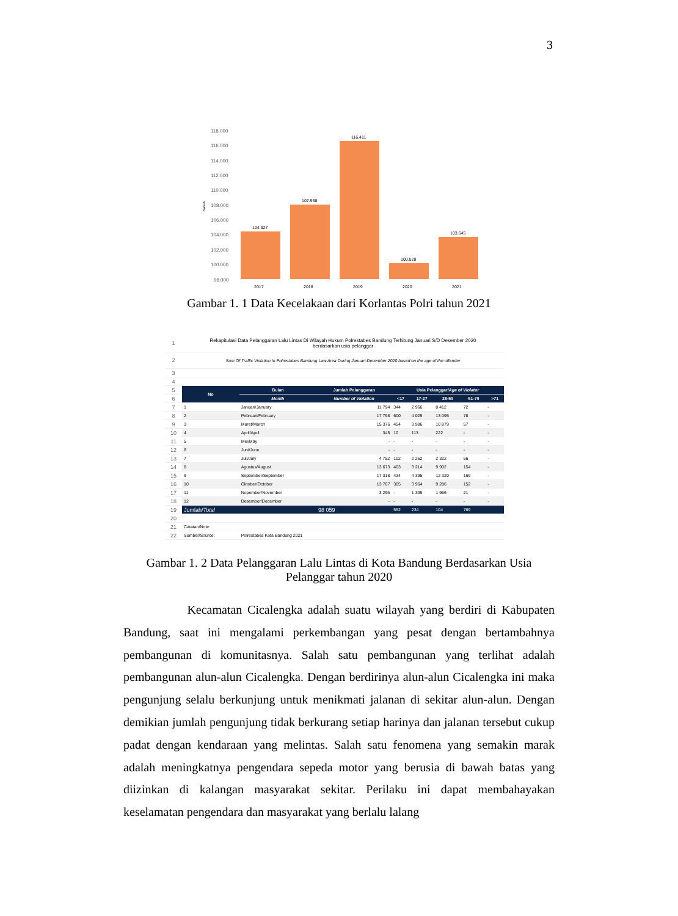3
Kasus
118.000
116.000
114.000
112.000
110.000
108.000
106.000
104.000
102.000
100.000
98.000
104.327
107.968
116.411
100.028
103.645
2017
2018
2019
2020
2021
Gambar 1. 1 Data Kecelakaan dari Korlantas Polri tahun 2021
| 1 | Rekapitulasi Data Pelanggaran Lalu Lintas Di Wilayah Hukum Polrestabes Bandung Terhitung Januari S/D Desember 2020 berdasarkan usia pelanggar | | | | | | | |
| 2 | Sum Of Traffic Violation In Polrestabes Bandung Law Area During Januari-December 2020 based on the age of the offender | | | | | | | |
| 3 | | | | | | | | |
| 4 | | | | | | | | |
| 5 | No | Bulan | Jumlah Pelanggaran | Usia Pelanggar/ Age of Violator | | | | |
| 6 | | Month | Number of Violation | <17 | 17-27 | 28-50 | 51-70 | >71 |
| 7 | 1 | Januari/January | 11 794 | 344 | 2 966 | 8 412 | 72 | - |
| 8 | 2 | Pebruari/February | 17 798 | 600 | 4 025 | 13 095 | 78 | - |
| 9 | 3 | Maret/March | 15 376 | 454 | 3 986 | 10 879 | 57 | - |
| 10 | 4 | April/April | 345 | 10 | 113 | 222 | - | - |
| 11 | 5 | Mei/May | - | - | - | - | - | - |
| 12 | 6 | Juni/June | - | - | - | - | - | - |
| 13 | 7 | Juli/July | 4 752 | 102 | 2 262 | 2 322 | 66 | - |
| 14 | 8 | Agustus/August | 13 673 | 403 | 3 214 | 9 902 | 154 | - |
| 15 | 9 | September/September | 17 318 | 434 | 4 395 | 12 320 | 169 | - |
| 16 | 10 | Oktober/October | 13 707 | 305 | 3 964 | 9 286 | 152 | - |
| 17 | 11 | Nopember/November | 3 296 | - | 1 309 | 1 966 | 21 | - |
| 18 | 12 | Desember/December | - | - | - | - | - | - |
| 19 | Jumlah/ Total | | 98 059 | 552 | 234 | 104 | 769 | |
| 20 | | | | | | | | |
| 21 | Catatan/Note: | | | | | | | |
| 22 | Sumber/Source: | Polrestabes Kota Bandung 2021 | | | | | | |
Gambar 1. 2 Data Pelanggaran Lalu Lintas di Kota Bandung Berdasarkan Usia Pelanggar tahun 2020
Kecamatan Cicalengka adalah suatu wilayah yang berdiri di Kabupaten Bandung, saat ini mengalami perkembangan yang pesat dengan bertambahnya pembangunan di komunitasnya. Salah satu pembangunan yang terlihat adalah pembangunan alun-alun Cicalengka. Dengan berdirinya alun-alun Cicalengka ini maka pengunjung selalu berkunjung untuk menikmati jalanan di sekitar alun-alun. Dengan demikian jumlah pengunjung tidak berkurang setiap harinya dan jalanan tersebut cukup padat dengan kendaraan yang melintas. Salah satu fenomena yang semakin marak adalah meningkatnya pengendara sepeda motor yang berusia di bawah batas yang diizinkan di kalangan masyarakat sekitar. Perilaku ini dapat membahayakan keselamatan pengendara dan masyarakat yang berlalu lalang